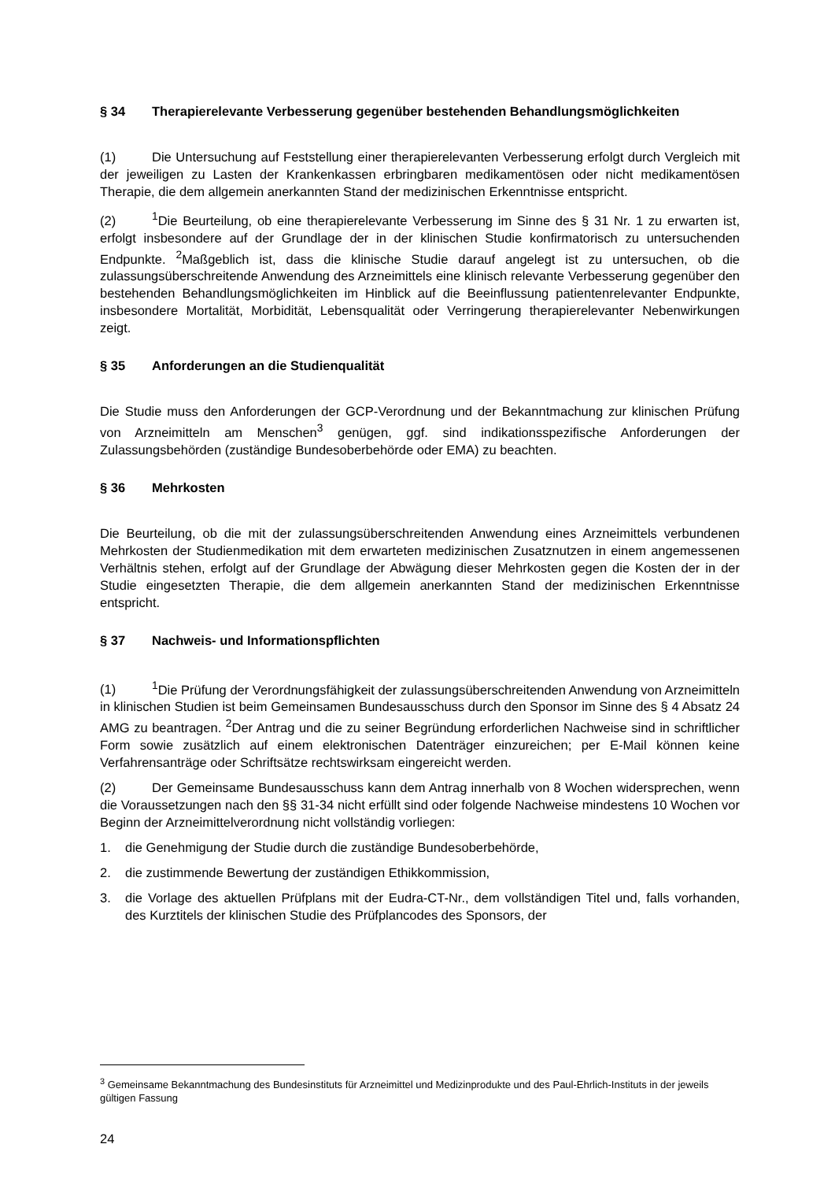§ 34 Therapierelevante Verbesserung gegenüber bestehenden Behandlungsmöglichkeiten
(1) Die Untersuchung auf Feststellung einer therapierelevanten Verbesserung erfolgt durch Vergleich mit der jeweiligen zu Lasten der Krankenkassen erbringbaren medikamentösen oder nicht medikamentösen Therapie, die dem allgemein anerkannten Stand der medizinischen Erkenntnisse entspricht.
(2)<sup>1</sup>Die Beurteilung, ob eine therapierelevante Verbesserung im Sinne des § 31 Nr. 1 zu erwarten ist, erfolgt insbesondere auf der Grundlage der in der klinischen Studie konfirmatorisch zu untersuchenden Endpunkte. <sup>2</sup>Maßgeblich ist, dass die klinische Studie darauf angelegt ist zu untersuchen, ob die zulassungsüberschreitende Anwendung des Arzneimittels eine klinisch relevante Verbesserung gegenüber den bestehenden Behandlungsmöglichkeiten im Hinblick auf die Beeinflussung patientenrelevanter Endpunkte, insbesondere Mortalität, Morbidität, Lebensqualität oder Verringerung therapierelevanter Nebenwirkungen zeigt.
§ 35 Anforderungen an die Studienqualität
Die Studie muss den Anforderungen der GCP-Verordnung und der Bekanntmachung zur klinischen Prüfung von Arzneimitteln am Menschen<sup>3</sup> genügen, ggf. sind indikationsspezifische Anforderungen der Zulassungsbehörden (zuständige Bundesoberbehörde oder EMA) zu beachten.
§ 36 Mehrkosten
Die Beurteilung, ob die mit der zulassungsüberschreitenden Anwendung eines Arzneimittels verbundenen Mehrkosten der Studienmedikation mit dem erwarteten medizinischen Zusatznutzen in einem angemessenen Verhältnis stehen, erfolgt auf der Grundlage der Abwägung dieser Mehrkosten gegen die Kosten der in der Studie eingesetzten Therapie, die dem allgemein anerkannten Stand der medizinischen Erkenntnisse entspricht.
§ 37 Nachweis- und Informationspflichten
(1)<sup>1</sup>Die Prüfung der Verordnungsfähigkeit der zulassungsüberschreitenden Anwendung von Arzneimitteln in klinischen Studien ist beim Gemeinsamen Bundesausschuss durch den Sponsor im Sinne des § 4 Absatz 24 AMG zu beantragen. <sup>2</sup>Der Antrag und die zu seiner Begründung erforderlichen Nachweise sind in schriftlicher Form sowie zusätzlich auf einem elektronischen Datenträger einzureichen; per E-Mail können keine Verfahrensanträge oder Schriftsätze rechtswirksam eingereicht werden.
(2) Der Gemeinsame Bundesausschuss kann dem Antrag innerhalb von 8 Wochen widersprechen, wenn die Voraussetzungen nach den §§ 31-34 nicht erfüllt sind oder folgende Nachweise mindestens 10 Wochen vor Beginn der Arzneimittelverordnung nicht vollständig vorliegen:
1. die Genehmigung der Studie durch die zuständige Bundesoberbehörde,
2. die zustimmende Bewertung der zuständigen Ethikkommission,
3. die Vorlage des aktuellen Prüfplans mit der Eudra-CT-Nr., dem vollständigen Titel und, falls vorhanden, des Kurztitels der klinischen Studie des Prüfplancodes des Sponsors, der
<sup>3</sup> Gemeinsame Bekanntmachung des Bundesinstituts für Arzneimittel und Medizinprodukte und des Paul-Ehrlich-Instituts in der jeweils gültigen Fassung
24